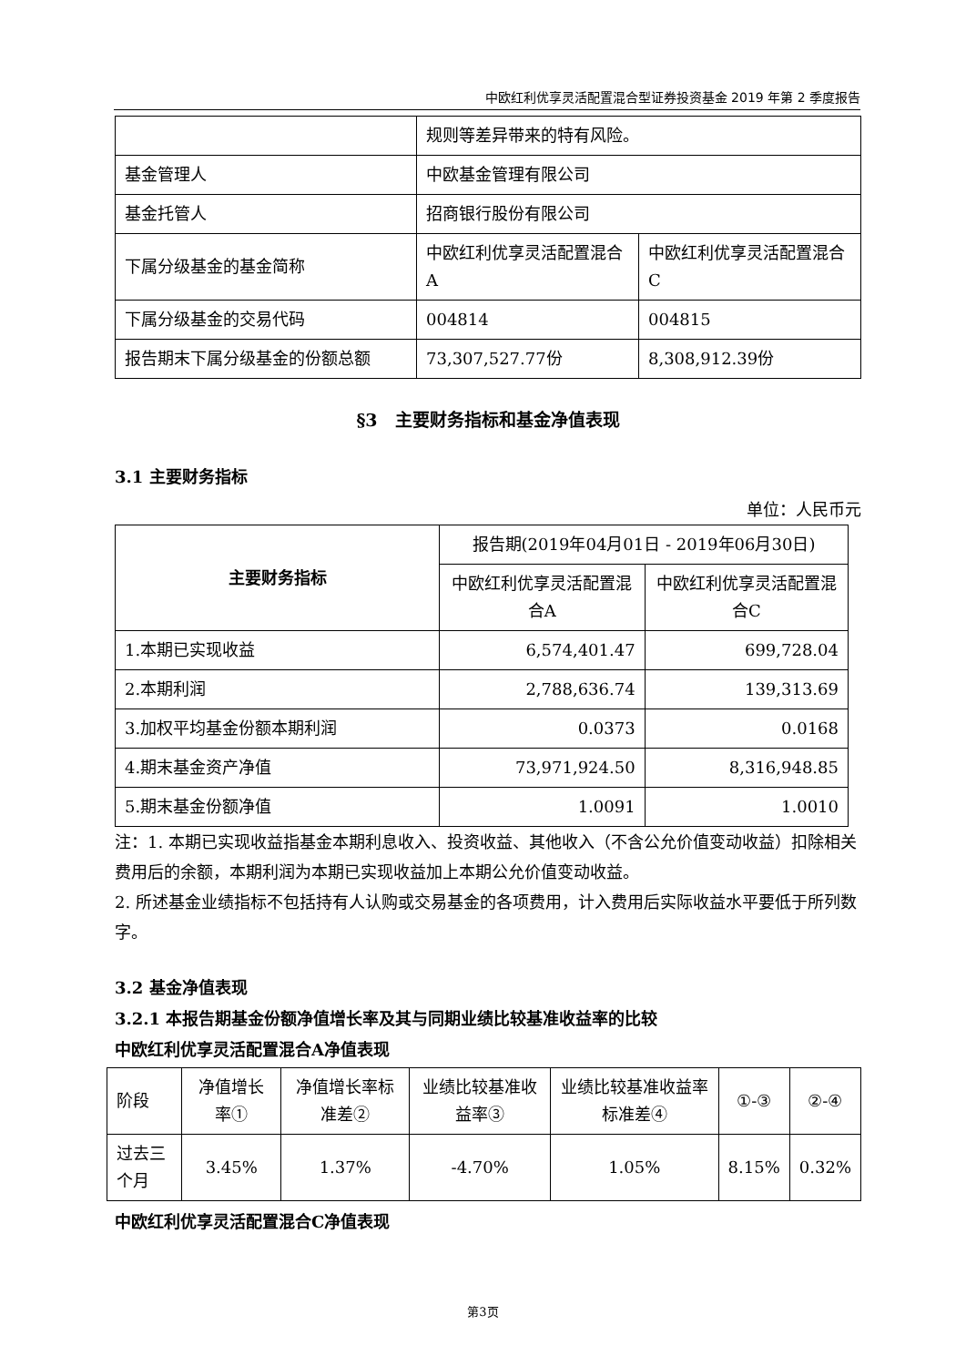中欧红利优享灵活配置混合型证券投资基金 2019 年第 2 季度报告
| | 规则等差异带来的特有风险。 | |
| 基金管理人 | 中欧基金管理有限公司 | |
| 基金托管人 | 招商银行股份有限公司 | |
| 下属分级基金的基金简称 | 中欧红利优享灵活配置混合A | 中欧红利优享灵活配置混合C |
| 下属分级基金的交易代码 | 004814 | 004815 |
| 报告期末下属分级基金的份额总额 | 73,307,527.77份 | 8,308,912.39份 |
§3　主要财务指标和基金净值表现
3.1 主要财务指标
单位：人民币元
| 主要财务指标 | 报告期(2019年04月01日 - 2019年06月30日) | |
| | 中欧红利优享灵活配置混合A | 中欧红利优享灵活配置混合C |
| 1.本期已实现收益 | 6,574,401.47 | 699,728.04 |
| 2.本期利润 | 2,788,636.74 | 139,313.69 |
| 3.加权平均基金份额本期利润 | 0.0373 | 0.0168 |
| 4.期末基金资产净值 | 73,971,924.50 | 8,316,948.85 |
| 5.期末基金份额净值 | 1.0091 | 1.0010 |
注：1. 本期已实现收益指基金本期利息收入、投资收益、其他收入（不含公允价值变动收益）扣除相关费用后的余额，本期利润为本期已实现收益加上本期公允价值变动收益。
2. 所述基金业绩指标不包括持有人认购或交易基金的各项费用，计入费用后实际收益水平要低于所列数字。
3.2 基金净值表现
3.2.1 本报告期基金份额净值增长率及其与同期业绩比较基准收益率的比较
中欧红利优享灵活配置混合A净值表现
| 阶段 | 净值增长率① | 净值增长率标准差② | 业绩比较基准收益率③ | 业绩比较基准收益率标准差④ | ①-③ | ②-④ |
| 过去三个月 | 3.45% | 1.37% | -4.70% | 1.05% | 8.15% | 0.32% |
中欧红利优享灵活配置混合C净值表现
第3页